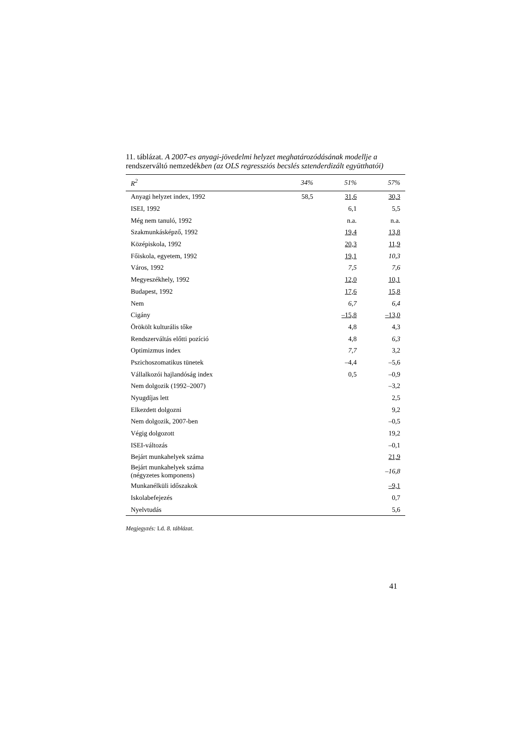11. táblázat. A 2007-es anyagi-jövedelmi helyzet meghatározódásának modellje a rendszerváltó nemzedékben (az OLS regressziós becslés sztenderdizált együtthatói)
| R<sup>2</sup> | 34% | 51% | 57% |
| --- | --- | --- | --- |
| Anyagi helyzet index, 1992 | 58,5 | 31,6 | 30,3 |
| ISEI, 1992 | | 6,1 | 5,5 |
| Még nem tanuló, 1992 | | n.a. | n.a. |
| Szakmunkásképző, 1992 | | 19,4 | 13,8 |
| Középiskola, 1992 | | 20,3 | 11,9 |
| Főiskola, egyetem, 1992 | | 19,1 | 10,3 |
| Város, 1992 | | 7,5 | 7,6 |
| Megyeszékhely, 1992 | | 12,0 | 10,1 |
| Budapest, 1992 | | 17,6 | 15,8 |
| Nem | | 6,7 | 6,4 |
| Cigány | | –15,8 | –13,0 |
| Örökölt kulturális tőke | | 4,8 | 4,3 |
| Rendszerváltás előtti pozíció | | 4,8 | 6,3 |
| Optimizmus index | | 7,7 | 3,2 |
| Pszichoszomatikus tünetek | | –4,4 | –5,6 |
| Vállalkozói hajlandóság index | | 0,5 | –0,9 |
| Nem dolgozik (1992–2007) | | | –3,2 |
| Nyugdíjas lett | | | 2,5 |
| Elkezdett dolgozni | | | 9,2 |
| Nem dolgozik, 2007-ben | | | –0,5 |
| Végig dolgozott | | | 19,2 |
| ISEI-változás | | | –0,1 |
| Bejárt munkahelyek száma | | | 21,9 |
| Bejárt munkahelyek száma (négyzetes komponens) | | | –16,8 |
| Munkanélküli időszakok | | | –9,1 |
| Iskolabefejezés | | | 0,7 |
| Nyelvtudás | | | 5,6 |
Megjegyzés: Ld. 8. táblázat.
41